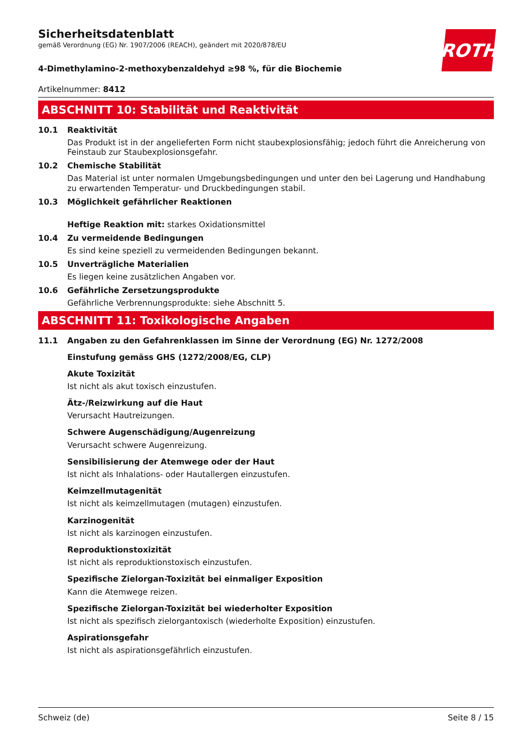Sicherheitsdatenblatt
gemäß Verordnung (EG) Nr. 1907/2006 (REACH), geändert mit 2020/878/EU
ROTH
4-Dimethylamino-2-methoxybenzaldehyd ≥98 %, für die Biochemie
Artikelnummer: 8412
ABSCHNITT 10: Stabilität und Reaktivität
10.1 Reaktivität
Das Produkt ist in der angelieferten Form nicht staubexplosionsfähig; jedoch führt die Anreicherung von Feinstaub zur Staubexplosionsgefahr.
10.2 Chemische Stabilität
Das Material ist unter normalen Umgebungsbedingungen und unter den bei Lagerung und Handhabung zu erwartenden Temperatur- und Druckbedingungen stabil.
10.3 Möglichkeit gefährlicher Reaktionen
Heftige Reaktion mit: starkes Oxidationsmittel
10.4 Zu vermeidende Bedingungen
Es sind keine speziell zu vermeidenden Bedingungen bekannt.
10.5 Unverträgliche Materialien
Es liegen keine zusätzlichen Angaben vor.
10.6 Gefährliche Zersetzungsprodukte
Gefährliche Verbrennungsprodukte: siehe Abschnitt 5.
ABSCHNITT 11: Toxikologische Angaben
11.1 Angaben zu den Gefahrenklassen im Sinne der Verordnung (EG) Nr. 1272/2008
Einstufung gemäss GHS (1272/2008/EG, CLP)
Akute Toxizität
Ist nicht als akut toxisch einzustufen.
Ätz-/Reizwirkung auf die Haut
Verursacht Hautreizungen.
Schwere Augenschädigung/Augenreizung
Verursacht schwere Augenreizung.
Sensibilisierung der Atemwege oder der Haut
Ist nicht als Inhalations- oder Hautallergen einzustufen.
Keimzellmutagenität
Ist nicht als keimzellmutagen (mutagen) einzustufen.
Karzinogenität
Ist nicht als karzinogen einzustufen.
Reproduktionstoxizität
Ist nicht als reproduktionstoxisch einzustufen.
Spezifische Zielorgan-Toxizität bei einmaliger Exposition
Kann die Atemwege reizen.
Spezifische Zielorgan-Toxizität bei wiederholter Exposition
Ist nicht als spezifisch zielorgantoxisch (wiederholte Exposition) einzustufen.
Aspirationsgefahr
Ist nicht als aspirationsgefährlich einzustufen.
Schweiz (de) Seite 8 / 15